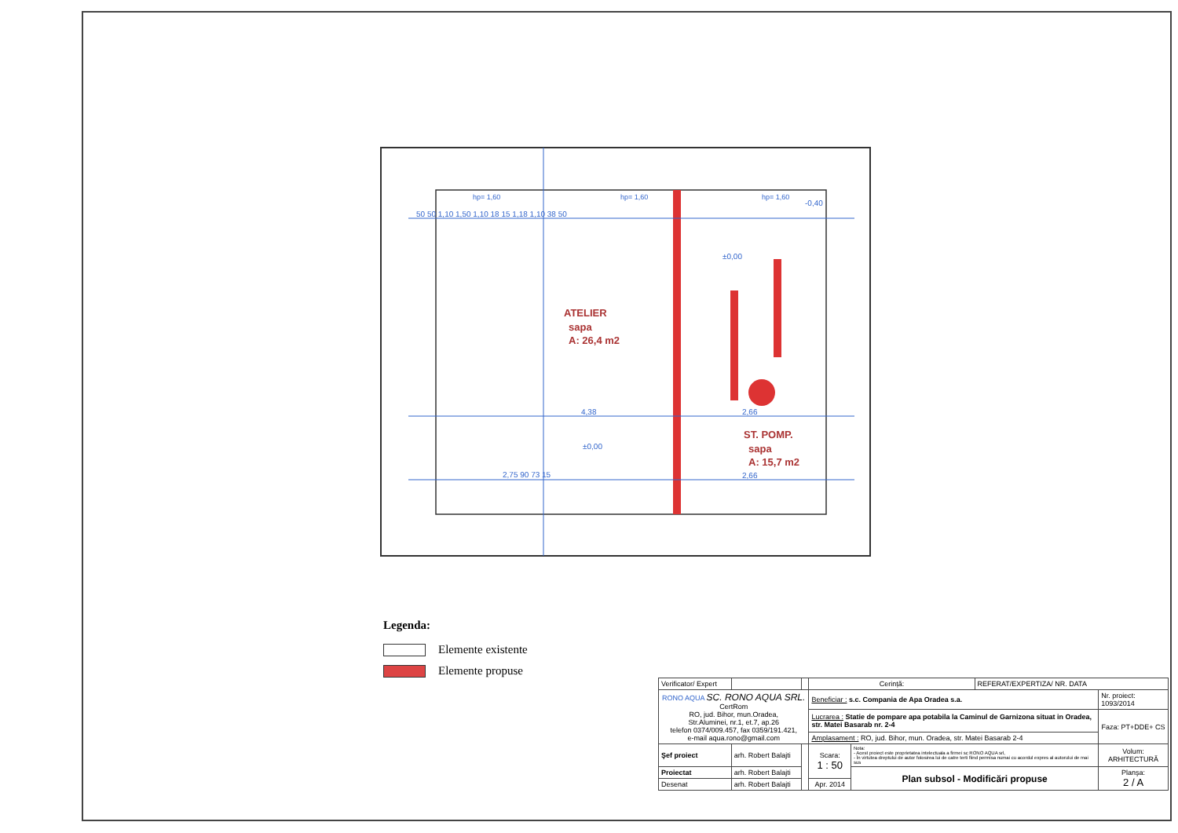ATELIER
sapa
A: 26,4 m2
ST. POMP.
sapa
A: 15,7 m2
50 50 1,10 1,50 1,10 18 15 1,18 1,10 38 50
4,38
2,66
2,75 90 73 15
2,66
±0,00
±0,00
-0,40
hp= 1,60
hp= 1,60
hp= 1,60
Legenda:
Elemente existente
Elemente propuse
| Verificator/ Expert | | | Cerință: | | REFERAT/EXPERTIZA/ NR. DATA | |
| RONO AQUA SC. RONO AQUA SRL. CertRom RO, jud. Bihor, mun.Oradea, Str.Aluminei, nr.1, et.7, ap.26 telefon 0374/009.457, fax 0359/191.421, e-mail aqua.rono@gmail.com | | | Beneficiar : s.c. Compania de Apa Oradea s.a. | | | Nr. proiect: 1093/2014 |
| | | | Lucrarea : Statie de pompare apa potabila la Caminul de Garnizona situat in Oradea, str. Matei Basarab nr. 2-4 | | | Faza: PT+DDE+ CS |
| | | | Amplasament : RO, jud. Bihor, mun. Oradea, str. Matei Basarab 2-4 | | | |
| Şef proiect | arh. Robert Balajti | | Scara: 1 : 50 | Nota: - Acest proiect este proprietatea intelectuala a firmei sc RONO AQUA srl, - În virtutea dreptului de autor folosirea lui de catre terti fiind permisa numai cu acordul expres al autorului de mai sus | | Volum: ARHITECTURĂ |
| Proiectat | arh. Robert Balajti | | | Plan subsol - Modificări propuse | | Planşa: 2 / A |
| Desenat | arh. Robert Balajti | | Apr. 2014 | | | |